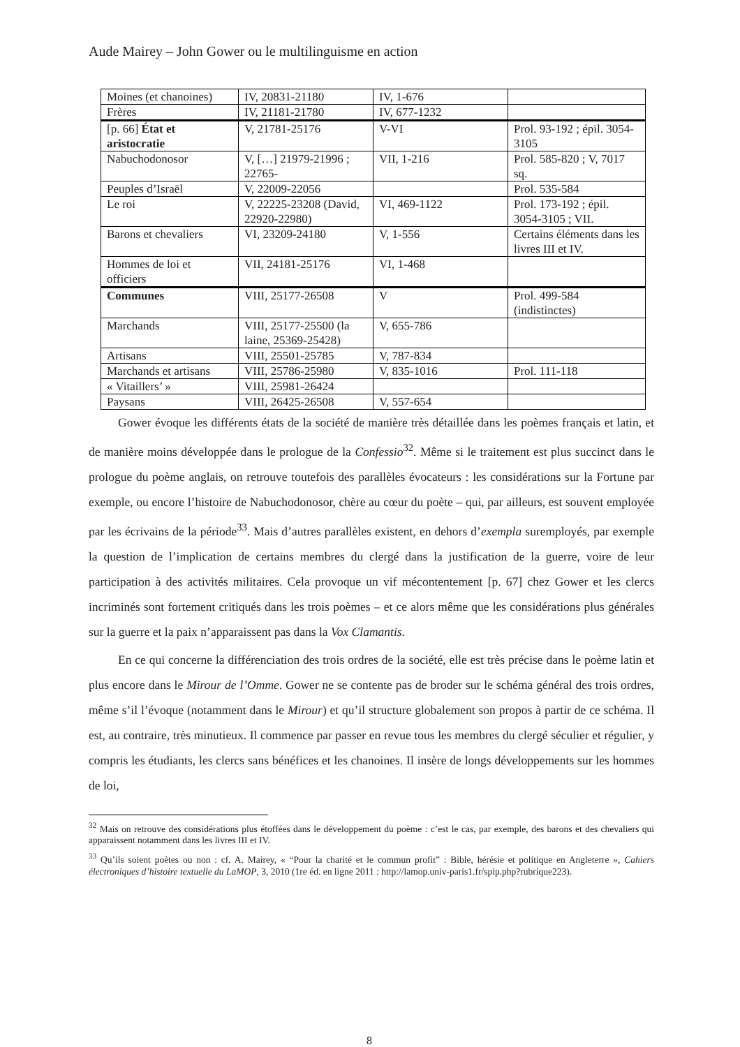Aude Mairey – John Gower ou le multilinguisme en action
| Moines (et chanoines) | IV, 20831-21180 | IV, 1-676 | |
| Frères | IV, 21181-21780 | IV, 677-1232 | |
| [p. 66] État et aristocratie | V, 21781-25176 | V-VI | Prol. 93-192 ; épil. 3054-3105 |
| Nabuchodonosor | V, […] 21979-21996 ; 22765- | VII, 1-216 | Prol. 585-820 ; V, 7017 sq. |
| Peuples d’Israël | V, 22009-22056 | | Prol. 535-584 |
| Le roi | V, 22225-23208 (David, 22920-22980) | VI, 469-1122 | Prol. 173-192 ; épil. 3054-3105 ; VII. |
| Barons et chevaliers | VI, 23209-24180 | V, 1-556 | Certains éléments dans les livres III et IV. |
| Hommes de loi et officiers | VII, 24181-25176 | VI, 1-468 | |
| Communes | VIII, 25177-26508 | V | Prol. 499-584 (indistinctes) |
| Marchands | VIII, 25177-25500 (la laine, 25369-25428) | V, 655-786 | |
| Artisans | VIII, 25501-25785 | V, 787-834 | |
| Marchands et artisans | VIII, 25786-25980 | V, 835-1016 | Prol. 111-118 |
| « Vitaillers’ » | VIII, 25981-26424 | | |
| Paysans | VIII, 26425-26508 | V, 557-654 | |
Gower évoque les différents états de la société de manière très détaillée dans les poèmes français et latin, et de manière moins développée dans le prologue de la Confessio<sup>32</sup>. Même si le traitement est plus succinct dans le prologue du poème anglais, on retrouve toutefois des parallèles évocateurs : les considérations sur la Fortune par exemple, ou encore l’histoire de Nabuchodonosor, chère au cœur du poète – qui, par ailleurs, est souvent employée par les écrivains de la période<sup>33</sup>. Mais d’autres parallèles existent, en dehors d’exempla suremployés, par exemple la question de l’implication de certains membres du clergé dans la justification de la guerre, voire de leur participation à des activités militaires. Cela provoque un vif mécontentement [p. 67] chez Gower et les clercs incriminés sont fortement critiqués dans les trois poèmes – et ce alors même que les considérations plus générales sur la guerre et la paix n’apparaissent pas dans la Vox Clamantis.
En ce qui concerne la différenciation des trois ordres de la société, elle est très précise dans le poème latin et plus encore dans le Mirour de l’Omme. Gower ne se contente pas de broder sur le schéma général des trois ordres, même s’il l’évoque (notamment dans le Mirour) et qu’il structure globalement son propos à partir de ce schéma. Il est, au contraire, très minutieux. Il commence par passer en revue tous les membres du clergé séculier et régulier, y compris les étudiants, les clercs sans bénéfices et les chanoines. Il insère de longs développements sur les hommes de loi,
<sup>32</sup> Mais on retrouve des considérations plus étoffées dans le développement du poème : c’est le cas, par exemple, des barons et des chevaliers qui apparaissent notamment dans les livres III et IV.
<sup>33</sup> Qu’ils soient poètes ou non : cf. A. Mairey, « “Pour la charité et le commun profit” : Bible, hérésie et politique en Angleterre », Cahiers électroniques d’histoire textuelle du LaMOP, 3, 2010 (1re éd. en ligne 2011 : http://lamop.univ-paris1.fr/spip.php?rubrique223).
8